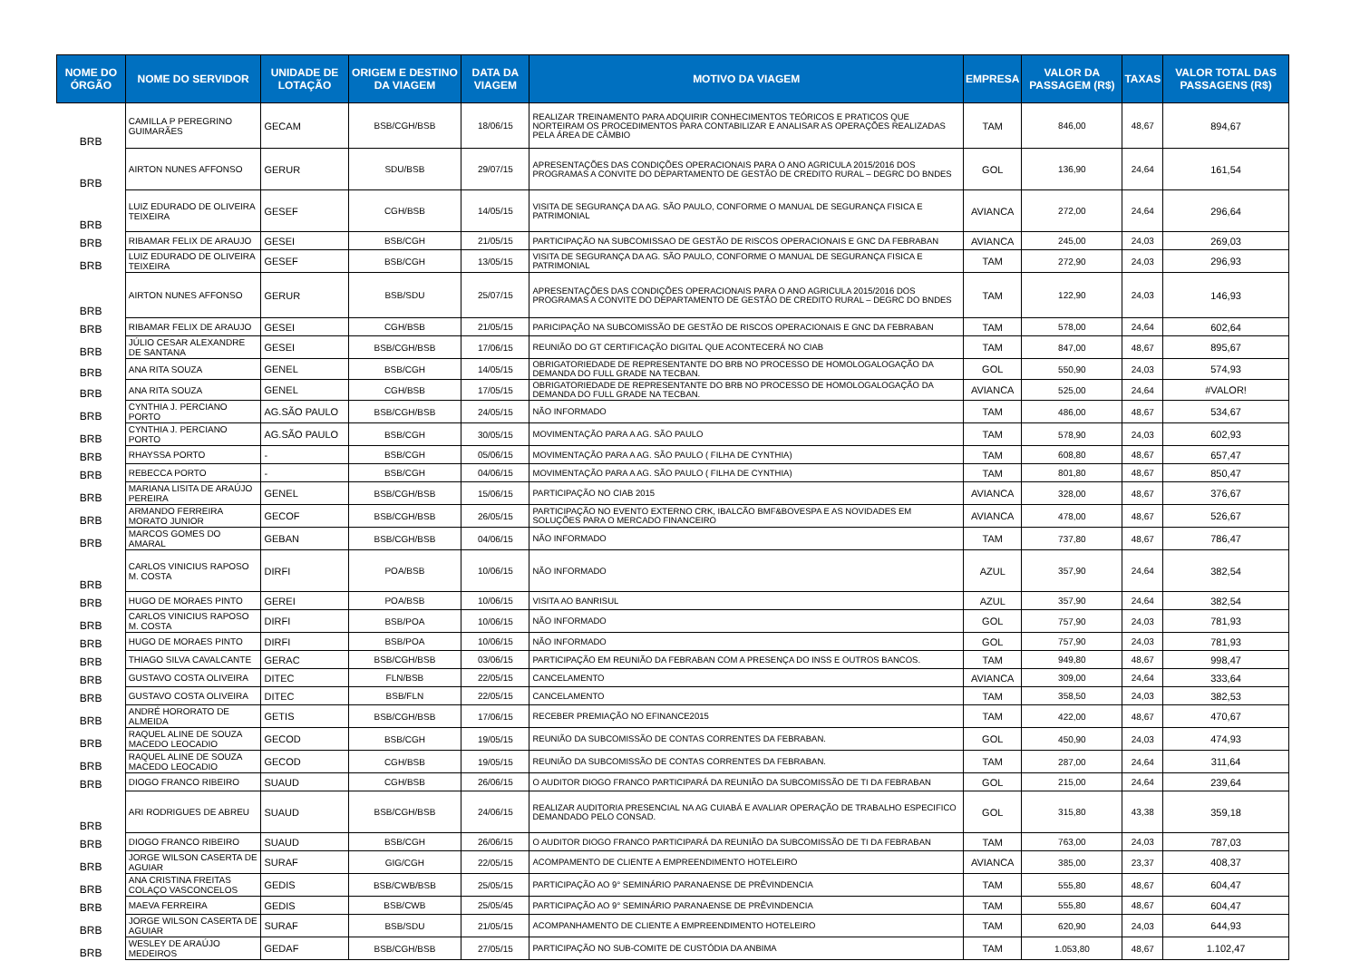| NOME DO ÓRGÃO | NOME DO SERVIDOR | UNIDADE DE LOTAÇÃO | ORIGEM E DESTINO DA VIAGEM | DATA DA VIAGEM | MOTIVO DA VIAGEM | EMPRESA | VALOR DA PASSAGEM (R$) | TAXAS | VALOR TOTAL DAS PASSAGENS (R$) |
| --- | --- | --- | --- | --- | --- | --- | --- | --- | --- |
| BRB | CAMILLA P PEREGRINO GUIMARÃES | GECAM | BSB/CGH/BSB | 18/06/15 | REALIZAR TREINAMENTO PARA ADQUIRIR CONHECIMENTOS TEÓRICOS E PRATICOS QUE NORTEIRAM OS PROCEDIMENTOS PARA CONTABILIZAR E ANALISAR AS OPERAÇÕES REALIZADAS PELA ÁREA DE CÂMBIO | TAM | 846,00 | 48,67 | 894,67 |
| BRB | AIRTON NUNES AFFONSO | GERUR | SDU/BSB | 29/07/15 | APRESENTAÇÕES DAS CONDIÇÕES OPERACIONAIS PARA O ANO AGRICULA 2015/2016 DOS PROGRAMAS A CONVITE DO DEPARTAMENTO DE GESTÃO DE CREDITO RURAL – DEGRC DO BNDES | GOL | 136,90 | 24,64 | 161,54 |
| BRB | LUIZ EDURADO DE OLIVEIRA TEIXEIRA | GESEF | CGH/BSB | 14/05/15 | VISITA DE SEGURANÇA DA AG. SÃO PAULO, CONFORME O MANUAL DE SEGURANÇA FISICA E PATRIMONIAL | AVIANCA | 272,00 | 24,64 | 296,64 |
| BRB | RIBAMAR FELIX DE ARAUJO | GESEI | BSB/CGH | 21/05/15 | PARTICIPAÇÃO NA SUBCOMISSAO DE GESTÃO DE RISCOS OPERACIONAIS E GNC DA FEBRABAN | AVIANCA | 245,00 | 24,03 | 269,03 |
| BRB | LUIZ EDURADO DE OLIVEIRA TEIXEIRA | GESEF | BSB/CGH | 13/05/15 | VISITA DE SEGURANÇA DA AG. SÃO PAULO, CONFORME O MANUAL DE SEGURANÇA FISICA E PATRIMONIAL | TAM | 272,90 | 24,03 | 296,93 |
| BRB | AIRTON NUNES AFFONSO | GERUR | BSB/SDU | 25/07/15 | APRESENTAÇÕES DAS CONDIÇÕES OPERACIONAIS PARA O ANO AGRICULA 2015/2016 DOS PROGRAMAS A CONVITE DO DEPARTAMENTO DE GESTÃO DE CREDITO RURAL – DEGRC DO BNDES | TAM | 122,90 | 24,03 | 146,93 |
| BRB | RIBAMAR FELIX DE ARAUJO | GESEI | CGH/BSB | 21/05/15 | PARICIPAÇÃO NA SUBCOMISSÃO DE GESTÃO DE RISCOS OPERACIONAIS E GNC DA FEBRABAN | TAM | 578,00 | 24,64 | 602,64 |
| BRB | JÚLIO CESAR ALEXANDRE DE SANTANA | GESEI | BSB/CGH/BSB | 17/06/15 | REUNIÃO DO GT CERTIFICAÇÃO DIGITAL QUE ACONTECERÁ NO CIAB | TAM | 847,00 | 48,67 | 895,67 |
| BRB | ANA RITA SOUZA | GENEL | BSB/CGH | 14/05/15 | OBRIGATORIEDADE DE REPRESENTANTE DO BRB NO PROCESSO DE HOMOLOGALOGAÇÃO DA DEMANDA DO FULL GRADE NA TECBAN. | GOL | 550,90 | 24,03 | 574,93 |
| BRB | ANA RITA SOUZA | GENEL | CGH/BSB | 17/05/15 | OBRIGATORIEDADE DE REPRESENTANTE DO BRB NO PROCESSO DE HOMOLOGALOGAÇÃO DA DEMANDA DO FULL GRADE NA TECBAN. | AVIANCA | 525,00 | 24,64 | #VALOR! |
| BRB | CYNTHIA J. PERCIANO PORTO | AG.SÃO PAULO | BSB/CGH/BSB | 24/05/15 | NÃO INFORMADO | TAM | 486,00 | 48,67 | 534,67 |
| BRB | CYNTHIA J. PERCIANO PORTO | AG.SÃO PAULO | BSB/CGH | 30/05/15 | MOVIMENTAÇÃO PARA A AG. SÃO PAULO | TAM | 578,90 | 24,03 | 602,93 |
| BRB | RHAYSSA PORTO | - | BSB/CGH | 05/06/15 | MOVIMENTAÇÃO PARA A AG. SÃO PAULO ( FILHA DE CYNTHIA) | TAM | 608,80 | 48,67 | 657,47 |
| BRB | REBECCA PORTO | - | BSB/CGH | 04/06/15 | MOVIMENTAÇÃO PARA A AG. SÃO PAULO ( FILHA DE CYNTHIA) | TAM | 801,80 | 48,67 | 850,47 |
| BRB | MARIANA LISITA DE ARAÚJO PEREIRA | GENEL | BSB/CGH/BSB | 15/06/15 | PARTICIPAÇÃO NO CIAB 2015 | AVIANCA | 328,00 | 48,67 | 376,67 |
| BRB | ARMANDO FERREIRA MORATO JUNIOR | GECOF | BSB/CGH/BSB | 26/05/15 | PARTICIPAÇÃO NO EVENTO EXTERNO CRK, IBALCÃO BMF&BOVESPA E AS NOVIDADES EM SOLUÇÕES PARA O MERCADO FINANCEIRO | AVIANCA | 478,00 | 48,67 | 526,67 |
| BRB | MARCOS GOMES DO AMARAL | GEBAN | BSB/CGH/BSB | 04/06/15 | NÃO INFORMADO | TAM | 737,80 | 48,67 | 786,47 |
| BRB | CARLOS VINICIUS RAPOSO M. COSTA | DIRFI | POA/BSB | 10/06/15 | NÃO INFORMADO | AZUL | 357,90 | 24,64 | 382,54 |
| BRB | HUGO DE MORAES PINTO | GEREI | POA/BSB | 10/06/15 | VISITA AO BANRISUL | AZUL | 357,90 | 24,64 | 382,54 |
| BRB | CARLOS VINICIUS RAPOSO M. COSTA | DIRFI | BSB/POA | 10/06/15 | NÃO INFORMADO | GOL | 757,90 | 24,03 | 781,93 |
| BRB | HUGO DE MORAES PINTO | DIRFI | BSB/POA | 10/06/15 | NÃO INFORMADO | GOL | 757,90 | 24,03 | 781,93 |
| BRB | THIAGO SILVA CAVALCANTE | GERAC | BSB/CGH/BSB | 03/06/15 | PARTICIPAÇÃO EM REUNIÃO DA FEBRABAN COM A PRESENÇA DO INSS E OUTROS BANCOS. | TAM | 949,80 | 48,67 | 998,47 |
| BRB | GUSTAVO COSTA OLIVEIRA | DITEC | FLN/BSB | 22/05/15 | CANCELAMENTO | AVIANCA | 309,00 | 24,64 | 333,64 |
| BRB | GUSTAVO COSTA OLIVEIRA | DITEC | BSB/FLN | 22/05/15 | CANCELAMENTO | TAM | 358,50 | 24,03 | 382,53 |
| BRB | ANDRÉ HORORATO DE ALMEIDA | GETIS | BSB/CGH/BSB | 17/06/15 | RECEBER PREMIAÇÃO NO EFINANCE2015 | TAM | 422,00 | 48,67 | 470,67 |
| BRB | RAQUEL ALINE DE SOUZA MACEDO LEOCADIO | GECOD | BSB/CGH | 19/05/15 | REUNIÃO DA SUBCOMISSÃO DE CONTAS CORRENTES DA FEBRABAN. | GOL | 450,90 | 24,03 | 474,93 |
| BRB | RAQUEL ALINE DE SOUZA MACEDO LEOCADIO | GECOD | CGH/BSB | 19/05/15 | REUNIÃO DA SUBCOMISSÃO DE CONTAS CORRENTES DA FEBRABAN. | TAM | 287,00 | 24,64 | 311,64 |
| BRB | DIOGO FRANCO RIBEIRO | SUAUD | CGH/BSB | 26/06/15 | O AUDITOR DIOGO FRANCO PARTICIPARÁ DA REUNIÃO DA SUBCOMISSÃO DE TI DA FEBRABAN | GOL | 215,00 | 24,64 | 239,64 |
| BRB | ARI RODRIGUES DE ABREU | SUAUD | BSB/CGH/BSB | 24/06/15 | REALIZAR AUDITORIA PRESENCIAL NA AG CUIABÁ E AVALIAR OPERAÇÃO DE TRABALHO ESPECIFICO DEMANDADO PELO CONSAD. | GOL | 315,80 | 43,38 | 359,18 |
| BRB | DIOGO FRANCO RIBEIRO | SUAUD | BSB/CGH | 26/06/15 | O AUDITOR DIOGO FRANCO PARTICIPARÁ DA REUNIÃO DA SUBCOMISSÃO DE TI DA FEBRABAN | TAM | 763,00 | 24,03 | 787,03 |
| BRB | JORGE WILSON CASERTA DE AGUIAR | SURAF | GIG/CGH | 22/05/15 | ACOMPAMENTO DE CLIENTE A EMPREENDIMENTO HOTELEIRO | AVIANCA | 385,00 | 23,37 | 408,37 |
| BRB | ANA CRISTINA FREITAS COLAÇO VASCONCELOS | GEDIS | BSB/CWB/BSB | 25/05/15 | PARTICIPAÇÃO AO 9° SEMINÁRIO PARANAENSE DE PRÊVINDENCIA | TAM | 555,80 | 48,67 | 604,47 |
| BRB | MAEVA FERREIRA | GEDIS | BSB/CWB | 25/05/45 | PARTICIPAÇÃO AO 9° SEMINÁRIO PARANAENSE DE PRÊVINDENCIA | TAM | 555,80 | 48,67 | 604,47 |
| BRB | JORGE WILSON CASERTA DE AGUIAR | SURAF | BSB/SDU | 21/05/15 | ACOMPANHAMENTO DE CLIENTE A EMPREENDIMENTO HOTELEIRO | TAM | 620,90 | 24,03 | 644,93 |
| BRB | WESLEY DE ARAÚJO MEDEIROS | GEDAF | BSB/CGH/BSB | 27/05/15 | PARTICIPAÇÃO NO SUB-COMITE DE CUSTÓDIA DA ANBIMA | TAM | 1.053,80 | 48,67 | 1.102,47 |